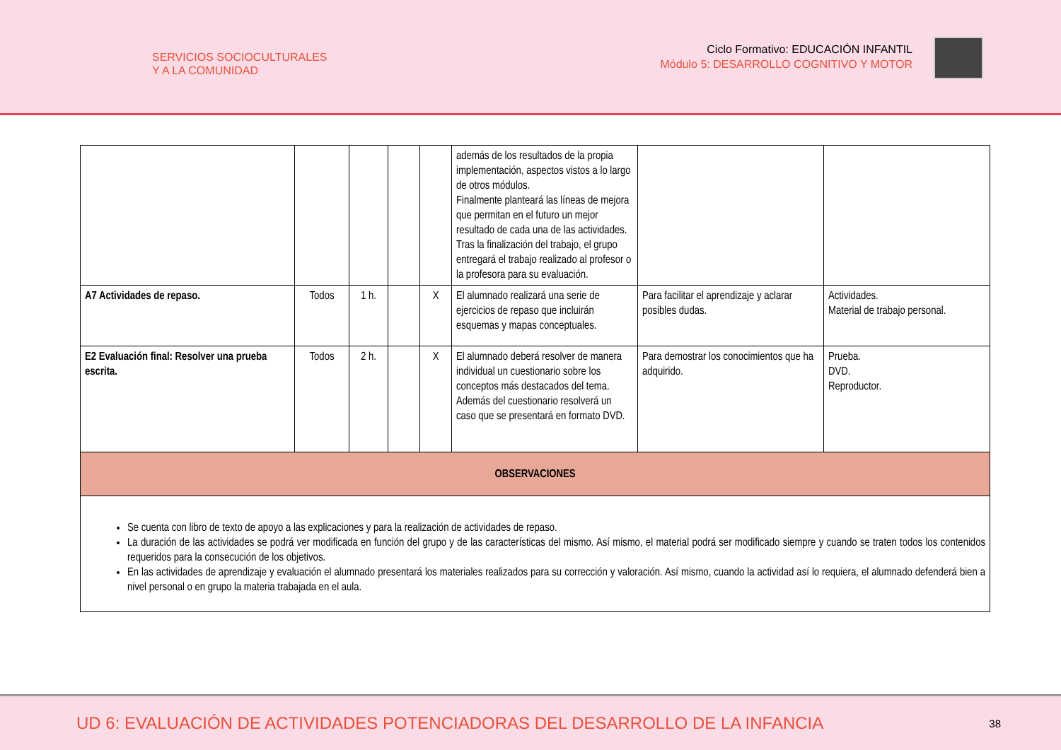SERVICIOS SOCIOCULTURALES
Y A LA COMUNIDAD
Ciclo Formativo: EDUCACIÓN INFANTIL
Módulo 5: DESARROLLO COGNITIVO Y MOTOR
| | | | | | además de los resultados de la propia implementación, aspectos vistos a lo largo de otros módulos. Finalmente planteará las líneas de mejora que permitan en el futuro un mejor resultado de cada una de las actividades. Tras la finalización del trabajo, el grupo entregará el trabajo realizado al profesor o la profesora para su evaluación. | | |
| A7 Actividades de repaso. | Todos | 1 h. | | X | El alumnado realizará una serie de ejercicios de repaso que incluirán esquemas y mapas conceptuales. | Para facilitar el aprendizaje y aclarar posibles dudas. | Actividades. Material de trabajo personal. |
| E2 Evaluación final: Resolver una prueba escrita. | Todos | 2 h. | | X | El alumnado deberá resolver de manera individual un cuestionario sobre los conceptos más destacados del tema. Además del cuestionario resolverá un caso que se presentará en formato DVD. | Para demostrar los conocimientos que ha adquirido. | Prueba. DVD. Reproductor. |
| OBSERVACIONES | | | | | | | |
| Se cuenta con libro de texto de apoyo a las explicaciones y para la realización de actividades de repaso. La duración de las actividades se podrá ver modificada en función del grupo y de las características del mismo. Así mismo, el material podrá ser modificado siempre y cuando se traten todos los contenidos requeridos para la consecución de los objetivos. En las actividades de aprendizaje y evaluación el alumnado presentará los materiales realizados para su corrección y valoración. Así mismo, cuando la actividad así lo requiera, el alumnado defenderá bien a nivel personal o en grupo la materia trabajada en el aula. | | | | | | | |
UD 6: EVALUACIÓN DE ACTIVIDADES POTENCIADORAS DEL DESARROLLO DE LA INFANCIA 38